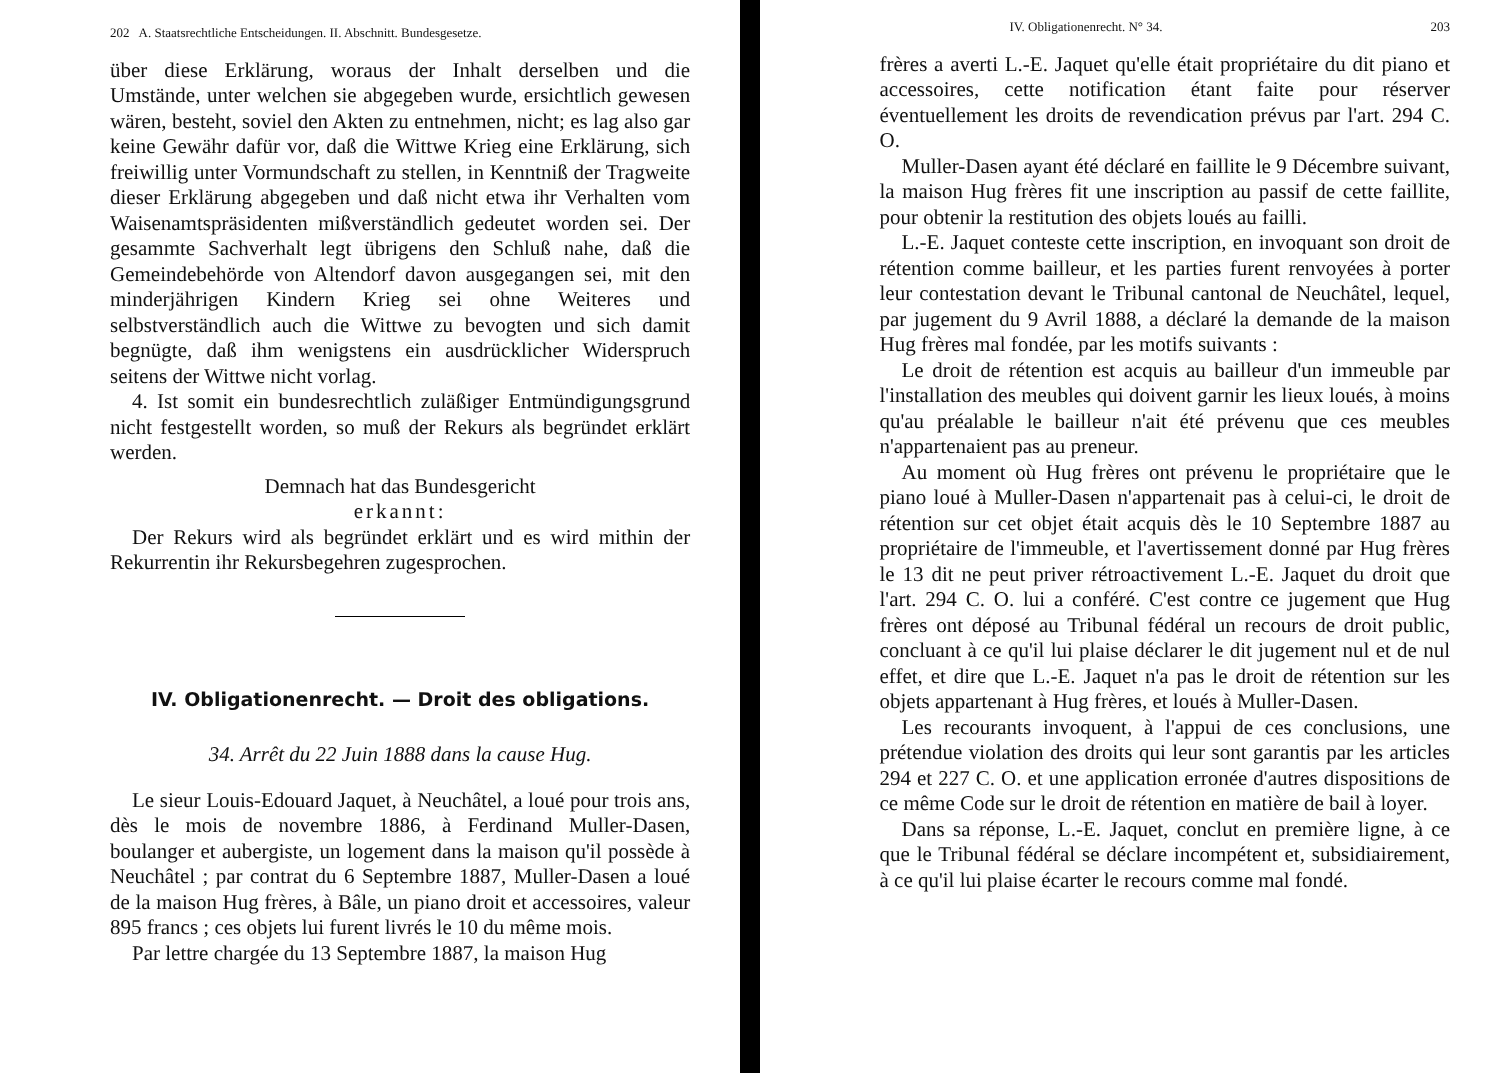202 A. Staatsrechtliche Entscheidungen. II. Abschnitt. Bundesgesetze.
über diese Erklärung, woraus der Inhalt derselben und die Umstände, unter welchen sie abgegeben wurde, ersichtlich gewesen wären, besteht, soviel den Akten zu entnehmen, nicht; es lag also gar keine Gewähr dafür vor, daß die Wittwe Krieg eine Erklärung, sich freiwillig unter Vormundschaft zu stellen, in Kenntniß der Tragweite dieser Erklärung abgegeben und daß nicht etwa ihr Verhalten vom Waisenamtspräsidenten mißverständlich gedeutet worden sei. Der gesammte Sachverhalt legt übrigens den Schluß nahe, daß die Gemeindebehörde von Altendorf davon ausgegangen sei, mit den minderjährigen Kindern Krieg sei ohne Weiteres und selbstverständlich auch die Wittwe zu bevogten und sich damit begnügte, daß ihm wenigstens ein ausdrücklicher Widerspruch seitens der Wittwe nicht vorlag.
4. Ist somit ein bundesrechtlich zuläßiger Entmündigungsgrund nicht festgestellt worden, so muß der Rekurs als begründet erklärt werden.
Demnach hat das Bundesgericht
erkannt:
Der Rekurs wird als begründet erklärt und es wird mithin der Rekurrentin ihr Rekursbegehren zugesprochen.
IV. Obligationenrecht. — Droit des obligations.
34. Arrêt du 22 Juin 1888 dans la cause Hug.
Le sieur Louis-Edouard Jaquet, à Neuchâtel, a loué pour trois ans, dès le mois de novembre 1886, à Ferdinand Muller-Dasen, boulanger et aubergiste, un logement dans la maison qu'il possède à Neuchâtel ; par contrat du 6 Septembre 1887, Muller-Dasen a loué de la maison Hug frères, à Bâle, un piano droit et accessoires, valeur 895 francs ; ces objets lui furent livrés le 10 du même mois.
Par lettre chargée du 13 Septembre 1887, la maison Hug
IV. Obligationenrecht. N° 34. 203
frères a averti L.-E. Jaquet qu'elle était propriétaire du dit piano et accessoires, cette notification étant faite pour réserver éventuellement les droits de revendication prévus par l'art. 294 C. O.
Muller-Dasen ayant été déclaré en faillite le 9 Décembre suivant, la maison Hug frères fit une inscription au passif de cette faillite, pour obtenir la restitution des objets loués au failli.
L.-E. Jaquet conteste cette inscription, en invoquant son droit de rétention comme bailleur, et les parties furent renvoyées à porter leur contestation devant le Tribunal cantonal de Neuchâtel, lequel, par jugement du 9 Avril 1888, a déclaré la demande de la maison Hug frères mal fondée, par les motifs suivants :
Le droit de rétention est acquis au bailleur d'un immeuble par l'installation des meubles qui doivent garnir les lieux loués, à moins qu'au préalable le bailleur n'ait été prévenu que ces meubles n'appartenaient pas au preneur.
Au moment où Hug frères ont prévenu le propriétaire que le piano loué à Muller-Dasen n'appartenait pas à celui-ci, le droit de rétention sur cet objet était acquis dès le 10 Septembre 1887 au propriétaire de l'immeuble, et l'avertissement donné par Hug frères le 13 dit ne peut priver rétroactivement L.-E. Jaquet du droit que l'art. 294 C. O. lui a conféré. C'est contre ce jugement que Hug frères ont déposé au Tribunal fédéral un recours de droit public, concluant à ce qu'il lui plaise déclarer le dit jugement nul et de nul effet, et dire que L.-E. Jaquet n'a pas le droit de rétention sur les objets appartenant à Hug frères, et loués à Muller-Dasen.
Les recourants invoquent, à l'appui de ces conclusions, une prétendue violation des droits qui leur sont garantis par les articles 294 et 227 C. O. et une application erronée d'autres dispositions de ce même Code sur le droit de rétention en matière de bail à loyer.
Dans sa réponse, L.-E. Jaquet, conclut en première ligne, à ce que le Tribunal fédéral se déclare incompétent et, subsidiairement, à ce qu'il lui plaise écarter le recours comme mal fondé.